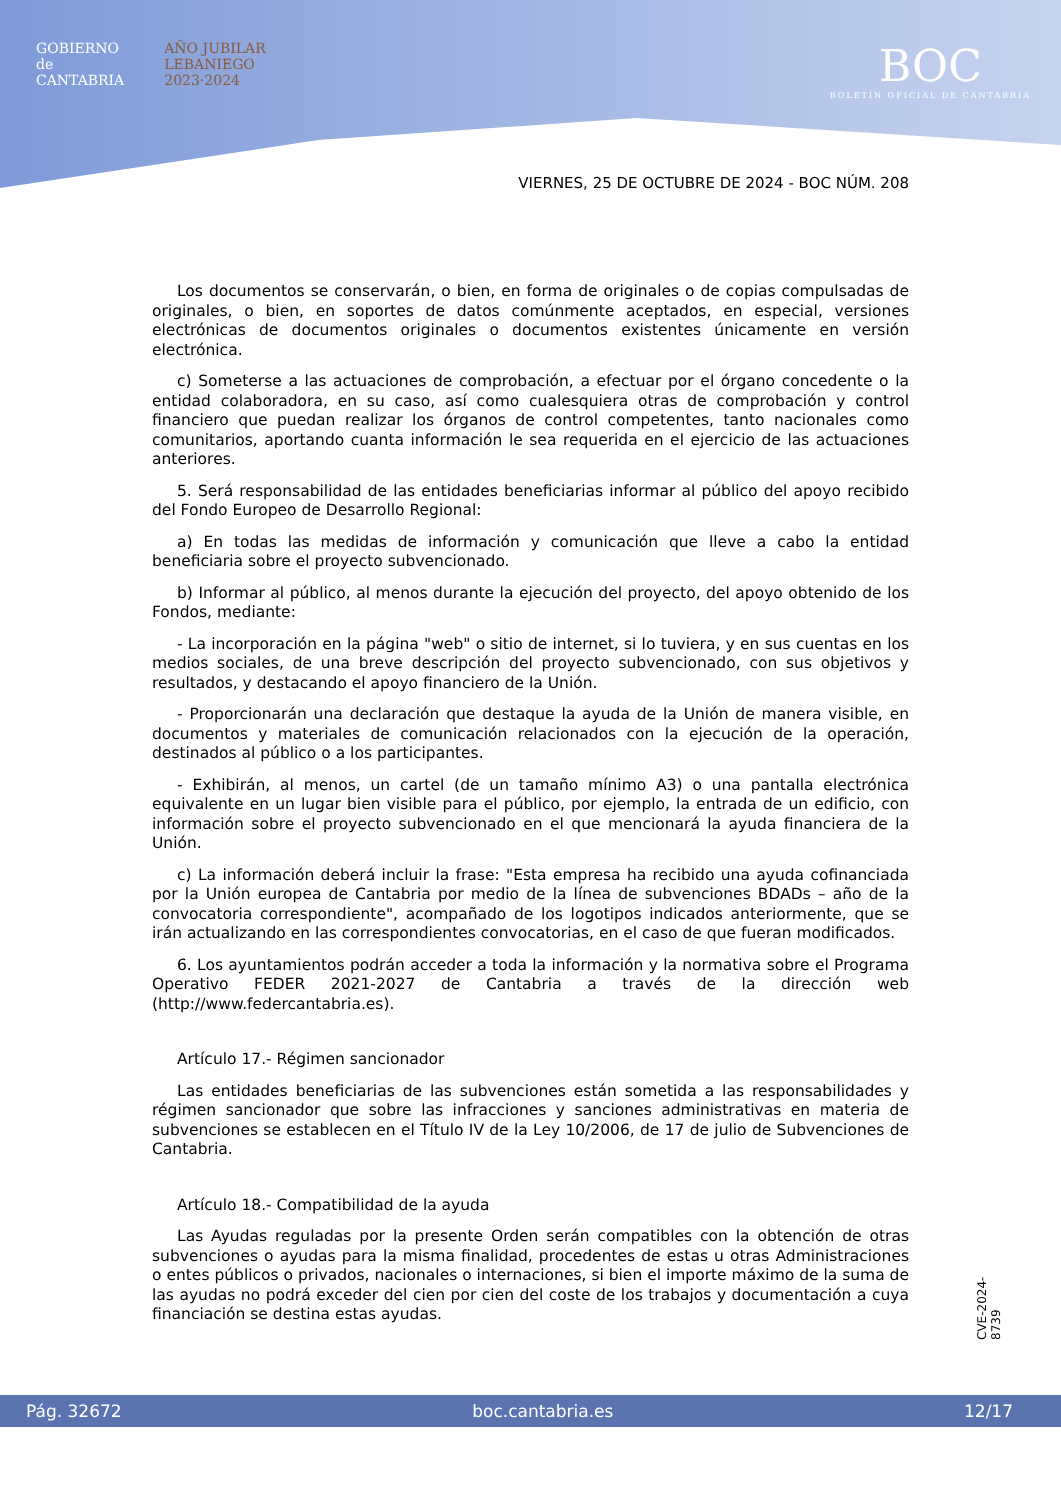GOBIERNO
de
CANTABRIA
AÑO JUBILAR
LEBANIEGO
2023·2024
BOC
BOLETÍN OFICIAL DE CANTABRIA
VIERNES, 25 DE OCTUBRE DE 2024 - BOC NÚM. 208
Los documentos se conservarán, o bien, en forma de originales o de copias compulsadas de originales, o bien, en soportes de datos comúnmente aceptados, en especial, versiones electrónicas de documentos originales o documentos existentes únicamente en versión electrónica.
c) Someterse a las actuaciones de comprobación, a efectuar por el órgano concedente o la entidad colaboradora, en su caso, así como cualesquiera otras de comprobación y control financiero que puedan realizar los órganos de control competentes, tanto nacionales como comunitarios, aportando cuanta información le sea requerida en el ejercicio de las actuaciones anteriores.
5. Será responsabilidad de las entidades beneficiarias informar al público del apoyo recibido del Fondo Europeo de Desarrollo Regional:
a) En todas las medidas de información y comunicación que lleve a cabo la entidad beneficiaria sobre el proyecto subvencionado.
b) Informar al público, al menos durante la ejecución del proyecto, del apoyo obtenido de los Fondos, mediante:
- La incorporación en la página "web" o sitio de internet, si lo tuviera, y en sus cuentas en los medios sociales, de una breve descripción del proyecto subvencionado, con sus objetivos y resultados, y destacando el apoyo financiero de la Unión.
- Proporcionarán una declaración que destaque la ayuda de la Unión de manera visible, en documentos y materiales de comunicación relacionados con la ejecución de la operación, destinados al público o a los participantes.
- Exhibirán, al menos, un cartel (de un tamaño mínimo A3) o una pantalla electrónica equivalente en un lugar bien visible para el público, por ejemplo, la entrada de un edificio, con información sobre el proyecto subvencionado en el que mencionará la ayuda financiera de la Unión.
c) La información deberá incluir la frase: "Esta empresa ha recibido una ayuda cofinanciada por la Unión europea de Cantabria por medio de la línea de subvenciones BDADs – año de la convocatoria correspondiente", acompañado de los logotipos indicados anteriormente, que se irán actualizando en las correspondientes convocatorias, en el caso de que fueran modificados.
6. Los ayuntamientos podrán acceder a toda la información y la normativa sobre el Programa Operativo FEDER 2021-2027 de Cantabria a través de la dirección web (http://www.federcantabria.es).
Artículo 17.- Régimen sancionador
Las entidades beneficiarias de las subvenciones están sometida a las responsabilidades y régimen sancionador que sobre las infracciones y sanciones administrativas en materia de subvenciones se establecen en el Título IV de la Ley 10/2006, de 17 de julio de Subvenciones de Cantabria.
Artículo 18.- Compatibilidad de la ayuda
Las Ayudas reguladas por la presente Orden serán compatibles con la obtención de otras subvenciones o ayudas para la misma finalidad, procedentes de estas u otras Administraciones o entes públicos o privados, nacionales o internaciones, si bien el importe máximo de la suma de las ayudas no podrá exceder del cien por cien del coste de los trabajos y documentación a cuya financiación se destina estas ayudas.
CVE-2024-8739
Pág. 32672 boc.cantabria.es 12/17